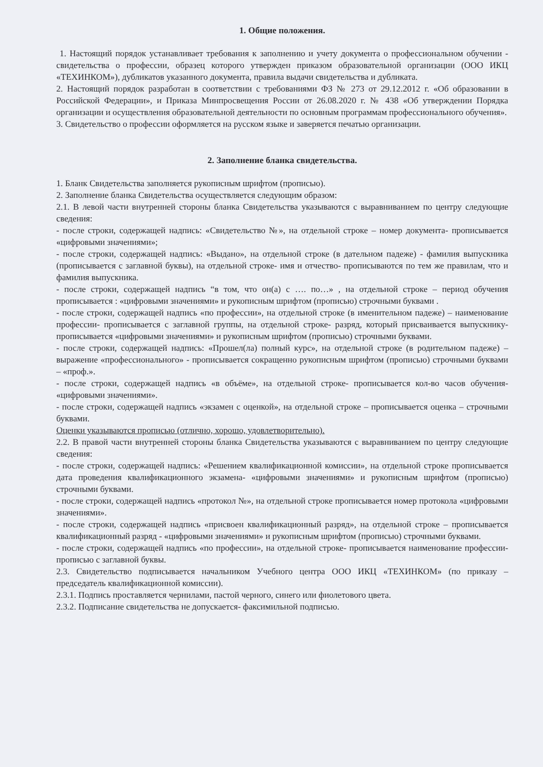1. Общие положения.
1. Настоящий порядок устанавливает требования к заполнению и учету документа о профессиональном обучении - свидетельства о профессии, образец которого утвержден приказом образовательной организации (ООО ИКЦ «ТЕХИНКОМ»), дубликатов указанного документа, правила выдачи свидетельства и дубликата.
2. Настоящий порядок разработан в соответствии с требованиями ФЗ № 273 от 29.12.2012 г. «Об образовании в Российской Федерации», и Приказа Минпросвещения России от 26.08.2020 г. № 438 «Об утверждении Порядка организации и осуществления образовательной деятельности по основным программам профессионального обучения».
3. Свидетельство о профессии оформляется на русском языке и заверяется печатью организации.
2. Заполнение бланка свидетельства.
1. Бланк Свидетельства заполняется рукописным шрифтом (прописью).
2. Заполнение бланка Свидетельства осуществляется следующим образом:
2.1. В левой части внутренней стороны бланка Свидетельства указываются с выравниванием по центру следующие сведения:
- после строки, содержащей надпись: «Свидетельство №», на отдельной строке – номер документа- прописывается «цифровыми значениями»;
- после строки, содержащей надпись: «Выдано», на отдельной строке (в дательном падеже) - фамилия выпускника (прописывается с заглавной буквы), на отдельной строке- имя и отчество- прописываются по тем же правилам, что и фамилия выпускника.
- после строки, содержащей надпись “в том, что он(а) с …. по…» , на отдельной строке – период обучения прописывается : «цифровыми значениями» и рукописным шрифтом (прописью) строчными буквами .
- после строки, содержащей надпись «по профессии», на отдельной строке (в именительном падеже) – наименование профессии- прописывается с заглавной группы, на отдельной строке- разряд, который присваивается выпускнику- прописывается «цифровыми значениями» и рукописным шрифтом (прописью) строчными буквами.
- после строки, содержащей надпись: «Прошел(ла) полный курс», на отдельной строке (в родительном падеже) – выражение «профессионального» - прописывается сокращенно рукописным шрифтом (прописью) строчными буквами – «проф.».
- после строки, содержащей надпись «в объёме», на отдельной строке- прописывается кол-во часов обучения- «цифровыми значениями».
- после строки, содержащей надпись «экзамен с оценкой», на отдельной строке – прописывается оценка – строчными буквами.
Оценки указываются прописью (отлично, хорошо, удовлетворительно).
2.2. В правой части внутренней стороны бланка Свидетельства указываются с выравниванием по центру следующие сведения:
- после строки, содержащей надпись: «Решением квалификационной комиссии», на отдельной строке прописывается дата проведения квалификационного экзамена- «цифровыми значениями» и рукописным шрифтом (прописью) строчными буквами.
- после строки, содержащей надпись «протокол №», на отдельной строке прописывается номер протокола «цифровыми значениями».
- после строки, содержащей надпись «присвоен квалификационный разряд», на отдельной строке – прописывается квалификационный разряд - «цифровыми значениями» и рукописным шрифтом (прописью) строчными буквами.
- после строки, содержащей надпись «по профессии», на отдельной строке- прописывается наименование профессии- прописью с заглавной буквы.
2.3. Свидетельство подписывается начальником Учебного центра ООО ИКЦ «ТЕХИНКОМ» (по приказу – председатель квалификационной комиссии).
2.3.1. Подпись проставляется чернилами, пастой черного, синего или фиолетового цвета.
2.3.2. Подписание свидетельства не допускается- факсимильной подписью.